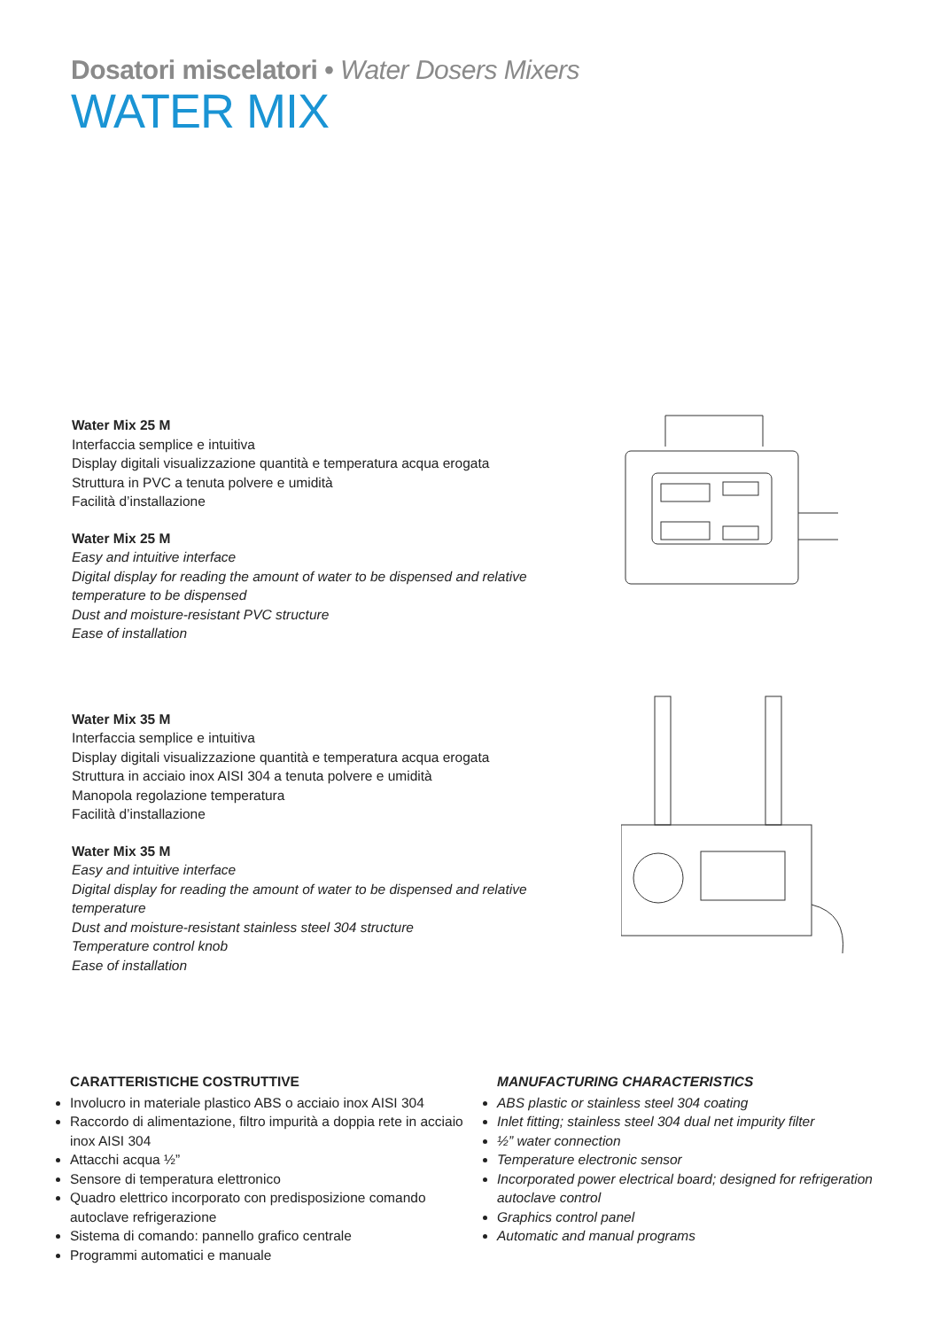Dosatori miscelatori • Water Dosers Mixers
WATER MIX
Water Mix 25 M
Interfaccia semplice e intuitiva
Display digitali visualizzazione quantità e temperatura acqua erogata
Struttura in PVC a tenuta polvere e umidità
Facilità d’installazione
Water Mix 25 M
Easy and intuitive interface
Digital display for reading the amount of water to be dispensed and relative temperature to be dispensed
Dust and moisture-resistant PVC structure
Ease of installation
Water Mix 35 M
Interfaccia semplice e intuitiva
Display digitali visualizzazione quantità e temperatura acqua erogata
Struttura in acciaio inox AISI 304 a tenuta polvere e umidità
Manopola regolazione temperatura
Facilità d’installazione
Water Mix 35 M
Easy and intuitive interface
Digital display for reading the amount of water to be dispensed and relative temperature
Dust and moisture-resistant stainless steel 304 structure
Temperature control knob
Ease of installation
CARATTERISTICHE COSTRUTTIVE
Involucro in materiale plastico ABS o acciaio inox AISI 304
Raccordo di alimentazione, filtro impurità a doppia rete in acciaio inox AISI 304
Attacchi acqua ½”
Sensore di temperatura elettronico
Quadro elettrico incorporato con predisposizione comando autoclave refrigerazione
Sistema di comando: pannello grafico centrale
Programmi automatici e manuale
MANUFACTURING CHARACTERISTICS
ABS plastic or stainless steel 304 coating
Inlet fitting; stainless steel 304 dual net impurity filter
½” water connection
Temperature electronic sensor
Incorporated power electrical board; designed for refrigeration autoclave control
Graphics control panel
Automatic and manual programs